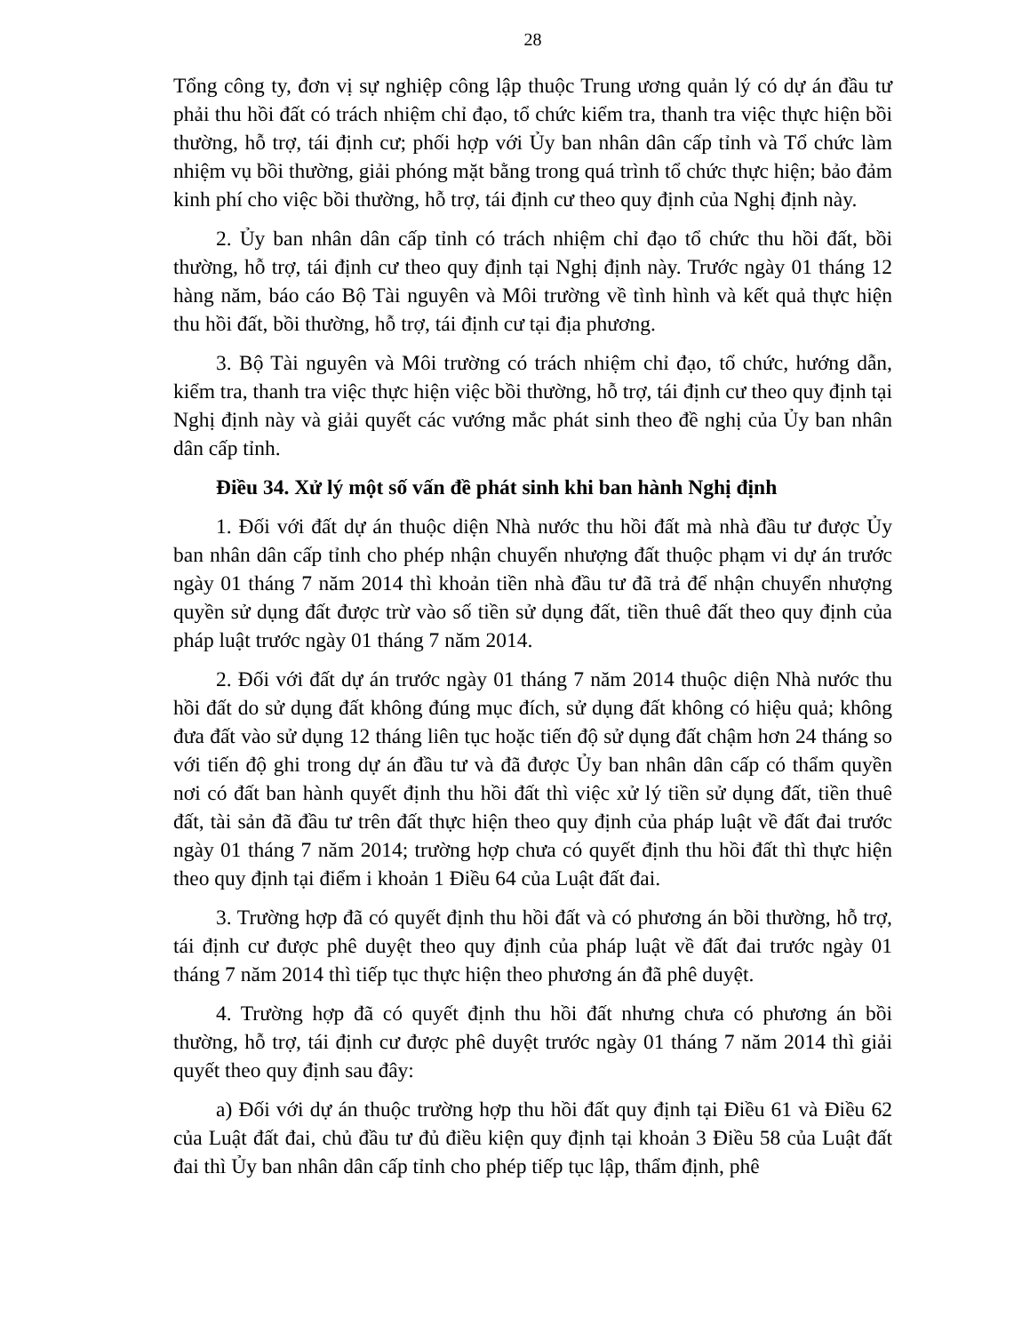28
Tổng công ty, đơn vị sự nghiệp công lập thuộc Trung ương quản lý có dự án đầu tư phải thu hồi đất có trách nhiệm chỉ đạo, tổ chức kiểm tra, thanh tra việc thực hiện bồi thường, hỗ trợ, tái định cư; phối hợp với Ủy ban nhân dân cấp tỉnh và Tổ chức làm nhiệm vụ bồi thường, giải phóng mặt bằng trong quá trình tổ chức thực hiện; bảo đảm kinh phí cho việc bồi thường, hỗ trợ, tái định cư theo quy định của Nghị định này.
2. Ủy ban nhân dân cấp tỉnh có trách nhiệm chỉ đạo tổ chức thu hồi đất, bồi thường, hỗ trợ, tái định cư theo quy định tại Nghị định này. Trước ngày 01 tháng 12 hàng năm, báo cáo Bộ Tài nguyên và Môi trường về tình hình và kết quả thực hiện thu hồi đất, bồi thường, hỗ trợ, tái định cư tại địa phương.
3. Bộ Tài nguyên và Môi trường có trách nhiệm chỉ đạo, tổ chức, hướng dẫn, kiểm tra, thanh tra việc thực hiện việc bồi thường, hỗ trợ, tái định cư theo quy định tại Nghị định này và giải quyết các vướng mắc phát sinh theo đề nghị của Ủy ban nhân dân cấp tỉnh.
Điều 34. Xử lý một số vấn đề phát sinh khi ban hành Nghị định
1. Đối với đất dự án thuộc diện Nhà nước thu hồi đất mà nhà đầu tư được Ủy ban nhân dân cấp tỉnh cho phép nhận chuyển nhượng đất thuộc phạm vi dự án trước ngày 01 tháng 7 năm 2014 thì khoản tiền nhà đầu tư đã trả để nhận chuyển nhượng quyền sử dụng đất được trừ vào số tiền sử dụng đất, tiền thuê đất theo quy định của pháp luật trước ngày 01 tháng 7 năm 2014.
2. Đối với đất dự án trước ngày 01 tháng 7 năm 2014 thuộc diện Nhà nước thu hồi đất do sử dụng đất không đúng mục đích, sử dụng đất không có hiệu quả; không đưa đất vào sử dụng 12 tháng liên tục hoặc tiến độ sử dụng đất chậm hơn 24 tháng so với tiến độ ghi trong dự án đầu tư và đã được Ủy ban nhân dân cấp có thẩm quyền nơi có đất ban hành quyết định thu hồi đất thì việc xử lý tiền sử dụng đất, tiền thuê đất, tài sản đã đầu tư trên đất thực hiện theo quy định của pháp luật về đất đai trước ngày 01 tháng 7 năm 2014; trường hợp chưa có quyết định thu hồi đất thì thực hiện theo quy định tại điểm i khoản 1 Điều 64 của Luật đất đai.
3. Trường hợp đã có quyết định thu hồi đất và có phương án bồi thường, hỗ trợ, tái định cư được phê duyệt theo quy định của pháp luật về đất đai trước ngày 01 tháng 7 năm 2014 thì tiếp tục thực hiện theo phương án đã phê duyệt.
4. Trường hợp đã có quyết định thu hồi đất nhưng chưa có phương án bồi thường, hỗ trợ, tái định cư được phê duyệt trước ngày 01 tháng 7 năm 2014 thì giải quyết theo quy định sau đây:
a) Đối với dự án thuộc trường hợp thu hồi đất quy định tại Điều 61 và Điều 62 của Luật đất đai, chủ đầu tư đủ điều kiện quy định tại khoản 3 Điều 58 của Luật đất đai thì Ủy ban nhân dân cấp tỉnh cho phép tiếp tục lập, thẩm định, phê